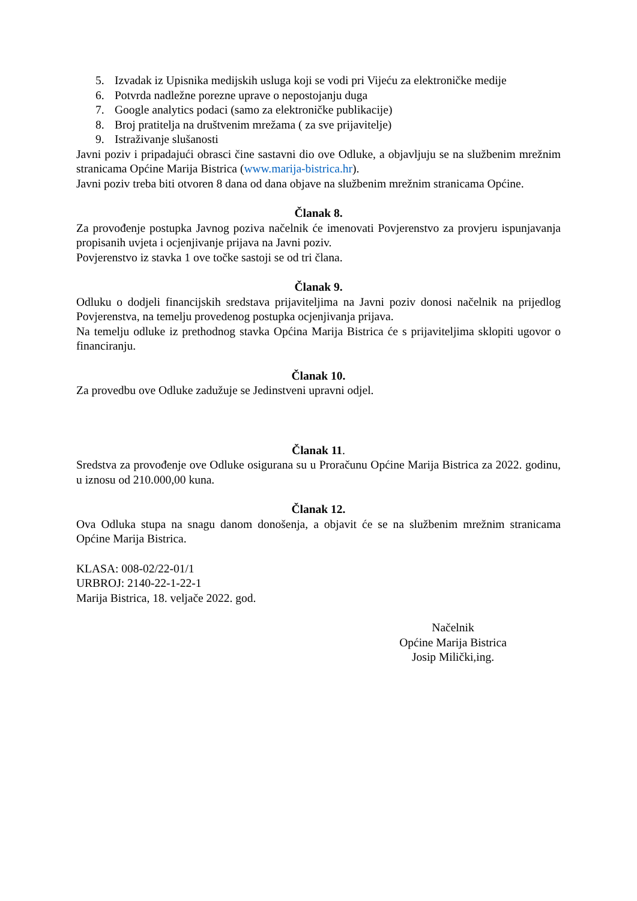5. Izvadak iz Upisnika medijskih usluga koji se vodi pri Vijeću za elektroničke medije
6. Potvrda nadležne porezne uprave o nepostojanju duga
7. Google analytics podaci (samo za elektroničke publikacije)
8. Broj pratitelja na društvenim mrežama ( za sve prijavitelje)
9. Istraživanje slušanosti
Javni poziv i pripadajući obrasci čine sastavni dio ove Odluke, a objavljuju se na službenim mrežnim stranicama Općine Marija Bistrica (www.marija-bistrica.hr).
Javni poziv treba biti otvoren 8 dana od dana objave na službenim mrežnim stranicama Općine.
Članak 8.
Za provođenje postupka Javnog poziva načelnik će imenovati Povjerenstvo za provjeru ispunjavanja propisanih uvjeta i ocjenjivanje prijava na Javni poziv.
Povjerenstvo iz stavka 1 ove točke sastoji se od tri člana.
Članak 9.
Odluku o dodjeli financijskih sredstava prijaviteljima na Javni poziv donosi načelnik na prijedlog Povjerenstva, na temelju provedenog postupka ocjenjivanja prijava.
Na temelju odluke iz prethodnog stavka Općina Marija Bistrica će s prijaviteljima sklopiti ugovor o financiranju.
Članak 10.
Za provedbu ove Odluke zadužuje se Jedinstveni upravni odjel.
Članak 11.
Sredstva za provođenje ove Odluke osigurana su u Proračunu Općine Marija Bistrica za 2022. godinu, u iznosu od 210.000,00 kuna.
Članak 12.
Ova Odluka stupa na snagu danom donošenja, a objavit će se na službenim mrežnim stranicama Općine Marija Bistrica.
KLASA: 008-02/22-01/1
URBROJ: 2140-22-1-22-1
Marija Bistrica, 18. veljače 2022. god.
Načelnik
Općine Marija Bistrica
Josip Milički,ing.